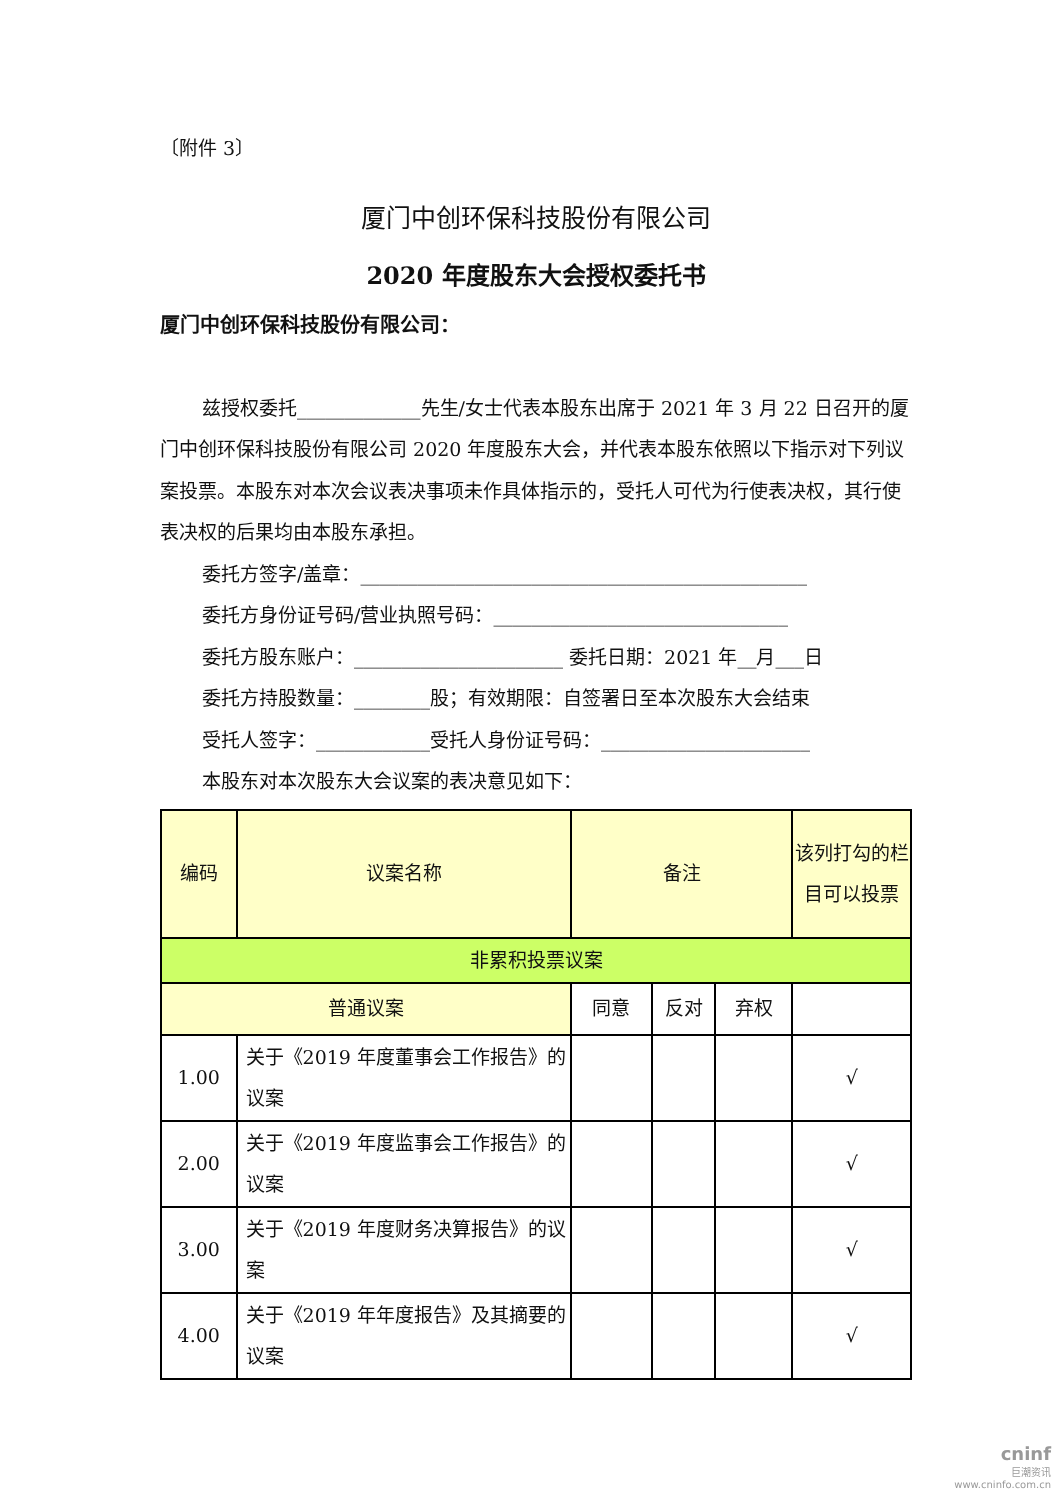〔附件 3〕
厦门中创环保科技股份有限公司
2020 年度股东大会授权委托书
厦门中创环保科技股份有限公司：
兹授权委托_____________先生/女士代表本股东出席于 2021 年 3 月 22 日召开的厦门中创环保科技股份有限公司 2020 年度股东大会，并代表本股东依照以下指示对下列议案投票。本股东对本次会议表决事项未作具体指示的，受托人可代为行使表决权，其行使表决权的后果均由本股东承担。
委托方签字/盖章：_______________________________________________
委托方身份证号码/营业执照号码：_______________________________
委托方股东账户：______________________ 委托日期：2021 年__月___日
委托方持股数量：________股；有效期限：自签署日至本次股东大会结束
受托人签字：____________受托人身份证号码：______________________
本股东对本次股东大会议案的表决意见如下：
| 编码 | 议案名称 | 备注 | | | 该列打勾的栏目可以投票 |
| 非累积投票议案 | | | | | |
| 普通议案 | | 同意 | 反对 | 弃权 | |
| 1.00 | 关于《2019 年度董事会工作报告》的议案 | | | | √ |
| 2.00 | 关于《2019 年度监事会工作报告》的议案 | | | | √ |
| 3.00 | 关于《2019 年度财务决算报告》的议案 | | | | √ |
| 4.00 | 关于《2019 年年度报告》及其摘要的议案 | | | | √ |
cninf
巨潮资讯
www.cninfo.com.cn